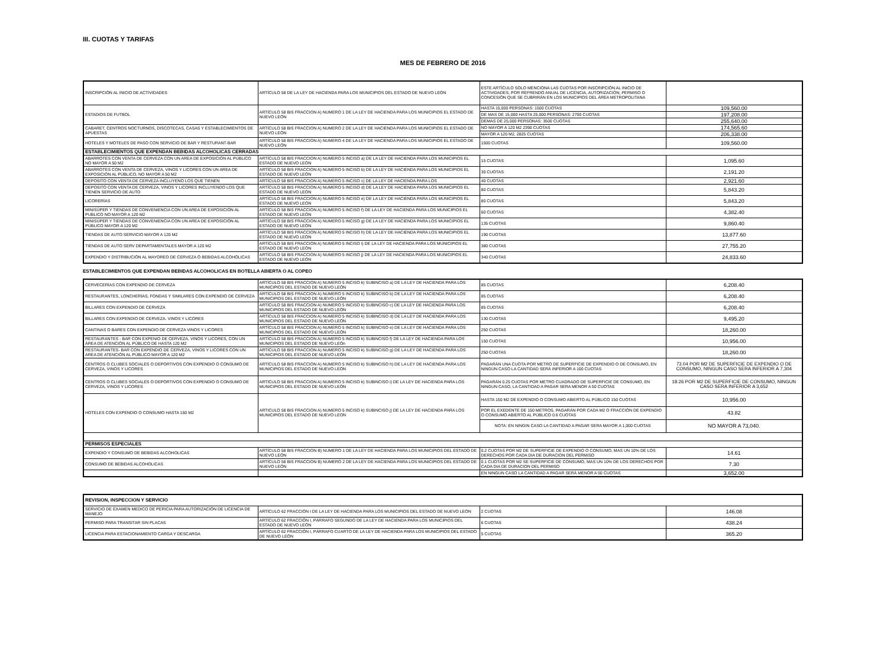III. CUOTAS Y TARIFAS
MES DE FEBRERO DE 2016
| INSCRIPCIÓN AL INICIO DE ACTIVIDADES | ARTÍCULO 58 DE LA LEY DE HACIENDA PARA LOS MUNICIPIOS DEL ESTADO DE NUEVO LEÓN | ESTE ARTÍCULO SOLO MENCIONA LAS CUOTAS POR INSCRIPCIÓN AL INICIO DE ACTIVIDADES, POR REFRENDO ANUAL DE LICENCIA, AUTORIZACIÓN, PERMISO O CONCESIÓN QUE SE CUBRIRÁN EN LOS MUNICIPIOS DEL ÁREA METROPOLITANA | |
| ESTADIOS DE FUTBOL | ARTÍCULO 58 BIS FRACCION A) NUMERO 1 DE LA LEY DE HACIENDA PARA LOS MUNICIPIOS EL ESTADO DE NUEVO LEÓN | HASTA 15,000 PERSONAS: 1500 CUOTAS | 109,560.00 |
| | | DE MAS DE 15,000 HASTA 25,000 PERSONAS: 2700 CUOTAS | 197,208.00 |
| | | DEMAS DE 25,000 PERSONAS: 3500 CUOTAS | 255,640.00 |
| CABARET, CENTROS NOCTURNOS, DISCOTECAS, CASAS Y ESTABLECIMIENTOS DE APUESTAS | ARTÍCULO 58 BIS FRACCION A) NUMERO 2 DE LA LEY DE HACIENDA PARA LOS MUNICIPIOS EL ESTADO DE NUEVO LEÓN | NO MAYOR A 120 M2 2390 CUOTAS | 174,565.60 |
| | | MAYOR A 120 M2, 2825 CUOTAS | 206,338.00 |
| HOTELES Y MOTELES DE PASO CON SERVICIO DE BAR Y RESTURANT-BAR | ARTÍCULO 58 BIS FRACCION A) NUMERO 4 DE LA LEY DE HACIENDA PARA LOS MUNICIPIOS EL ESTADO DE NUEVO LEÓN | 1500 CUOTAS | 109,560.00 |
| ESTABLECIMIENTOS QUE EXPENDAN BEBIDAS ALCOHOLICAS CERRADAS | | | |
| ABARROTES CON VENTA DE CERVEZA CON UN AREA DE EXPOSICIÓN AL PÚBLICO NO MAYOR A 50 M2 | ARTÍCULO 58 BIS FRACCION A) NUMERO 5 INCISO a) DE LA LEY DE HACIENDA PARA LOS MUNICIPIOS EL ESTADO DE NUEVO LEÓN | 15 CUOTAS | 1,095.60 |
| ABARROTES CON VENTA DE CERVEZA, VINOS Y LICORES CON UN AREA DE EXPOSICIÓN AL PÚBLICO, NO MAYOR A 50 M2 | ARTÍCULO 58 BIS FRACCION A) NUMERO 5 INCISO b) DE LA LEY DE HACIENDA PARA LOS MUNICIPIOS EL ESTADO DE NUEVO LEÓN | 30 CUOTAS | 2,191.20 |
| DEPOSITO CON VENTA DE CERVEZA INCLUYENO LOS QUE TIENEN | ARTÍCULO 58 BIS FRACCION A) NUMERO 5 INCISO c) DE LA LEY DE HACIENDA PARA LOS | 40 CUOTAS | 2,921.60 |
| DEPOSITO CON VENTA DE CERVEZA, VINOS Y LICORES INCLUYENDO LOS QUE TIENEN SERVICIO DE AUTO | ARTÍCULO 58 BIS FRACCION A) NUMERO 5 INCISO d) DE LA LEY DE HACIENDA PARA LOS MUNICIPIOS EL ESTADO DE NUEVO LEÓN | 80 CUOTAS | 5,843.20 |
| LICORERÍAS | ARTÍCULO 58 BIS FRACCION A) NUMERO 5 INCISO e) DE LA LEY DE HACIENDA PARA LOS MUNICIPIOS EL ESTADO DE NUEVO LEÓN | 80 CUOTAS | 5,843.20 |
| MINISÚPER Y TIENDAS DE CONVENIENCIA CON UN AREA DE EXPOSICIÓN AL PUBLICO NO MAYOR A 120 M2 | ARTÍCULO 58 BIS FRACCION A) NUMERO 5 INCISO f) DE LA LEY DE HACIENDA PARA LOS MUNICIPIOS EL ESTADO DE NUEVO LEÓN | 60 CUOTAS | 4,382.40 |
| MINISÚPER Y TIENDAS DE CONVENIENCIA CON UN AREA DE EXPOSICIÓN AL PÚBLICO MAYOR A 120 M2 | ARTÍCULO 58 BIS FRACCION A) NUMERO 5 INCISO g) DE LA LEY DE HACIENDA PARA LOS MUNICIPIOS EL ESTADO DE NUEVO LEÓN | 135 CUOTAS | 9,860.40 |
| TIENDAS DE AUTO SERVICIO MAYOR A 120 M2 | ARTÍCULO 58 BIS FRACCION A) NUMERO 5 INCISO h) DE LA LEY DE HACIENDA PARA LOS MUNICIPIOS EL ESTADO DE NUEVO LEÓN | 190 CUOTAS | 13,877.60 |
| TIENDAS DE AUTO SERV DEPARTAMENTALES MAYOR A 120 M2 | ARTÍCULO 58 BIS FRACCION A) NUMERO 5 INCISO i) DE LA LEY DE HACIENDA PARA LOS MUNICIPIOS EL ESTADO DE NUEVO LEÓN | 380 CUOTAS | 27,755.20 |
| EXPENDIO Y DISTRIBUCIÓN AL MAYOREO DE CERVEZA Ó BEBIDAS ALCOHÓLICAS | ARTÍCULO 58 BIS FRACCION A) NUMERO 5 INCISO j) DE LA LEY DE HACIENDA PARA LOS MUNICIPIOS EL ESTADO DE NUEVO LEÓN | 340 CUOTAS | 24,833.60 |
ESTABLECIMIENTOS QUE EXPENDAN BEBIDAS ALCOHOLICAS EN BOTELLA ABIERTA O AL COPEO
| CERVECERÍAS CON EXPENDIO DE CERVEZA | ARTÍCULO 58 BIS FRACCION A) NUMERO 5 INCISO k) SUBINCISO a) DE LA LEY DE HACIENDA PARA LOS MUNICIPIOS DEL ESTADO DE NUEVO LEÓN | 85 CUOTAS | 6,208.40 |
| RESTAURANTES, LONCHERÍAS, FONDAS Y SIMILARES CON EXPENDIO DE CERVEZA | ARTÍCULO 58 BIS FRACCION A) NUMERO 5 INCISO k) SUBINCISO b) DE LA LEY DE HACIENDA PARA LOS MUNICIPIOS DEL ESTADO DE NUEVO LEÓN | 85 CUOTAS | 6,208.40 |
| BILLARES CON EXPENDIO DE CERVEZA | ARTÍCULO 58 BIS FRACCION A) NUMERO 5 INCISO k) SUBINCISO c) DE LA LEY DE HACIENDA PARA LOS MUNICIPIOS DEL ESTADO DE NUEVO LEÓN | 85 CUOTAS | 6,208.40 |
| BILLARES CON EXPENDIO DE CERVEZA. VINOS Y LICORES | ARTÍCULO 58 BIS FRACCION A) NUMERO 5 INCISO k) SUBINCISO d) DE LA LEY DE HACIENDA PARA LOS MUNICIPIOS DEL ESTADO DE NUEVO LEÓN | 130 CUOTAS | 9,495.20 |
| CANTINAS O BARES CON EXPENDIO DE CERVEZA VINOS Y LICORES | ARTÍCULO 58 BIS FRACCION A) NUMERO 5 INCISO k) SUBINCISO e) DE LA LEY DE HACIENDA PARA LOS MUNICIPIOS DEL ESTADO DE NUEVO LEÓN | 250 CUOTAS | 18,260.00 |
| RESTAURANTES - BAR CON EXPENIO DE CERVEZA, VINOS Y LICORES, CON UN ÁREA DE ATENCIÓN AL PÚBLICO DE HASTA 120 M2 | ARTÍCULO 58 BIS FRACCION A) NUMERO 5 INCISO k) SUBINCISO f) DE LA LEY DE HACIENDA PARA LOS MUNICIPIOS DEL ESTADO DE NUEVO LEÓn | 150 CUOTAS | 10,956.00 |
| RESTAURANTES- BAR CON EXPENDIO DE CERVEZA, VINOS Y LICORES CON UN AREA DE ATENCIÓN AL PÚBLICO MAYOR A 120 M2 | ARTÍCULO 58 BIS FRACCION A) NUMERO 5 INCISO k) SUBINCISO g) DE LA LEY DE HACIENDA PARA LOS MUNICIPIOS DEL ESTADO DE NUEVO LEÓN | 250 CUOTAS | 18,260.00 |
| CENTROS O CLUBES SOCIALES O DEPORTIVOS CON EXPENDIO O CONSUMO DE CERVEZA, VINOS Y LICORES | ARTÍCULO 58 BIS FRACCION A) NUMERO 5 INCISO k) SUBINCISO h) DE LA LEY DE HACIENDA PARA LOS MUNICIPIOS DEL ESTADO DE NUEVO LEÓN | PAGARÁN UNA CUOTA POR METRO DE SUPERFICIE DE EXPENDIO O DE CONSUMO, EN NINGÚN CASO LA CANTIDAD SERÁ INFERIOR A 100 CUOTAS | 73.04 POR M2 DE SUPERFICIE DE EXPENDIO O DE CONSUMO, NINGUN CASO SERA INFERIOR A 7,304 |
| CENTROS O CLUBES SOCIALES O DEPORTIVOS CON EXPENDIO O CONSUMO DE CERVEZA, VINOS Y LICORES | ARTÍCULO 58 BIS FRACCION A) NUMERO 5 INCISO k) SUBINCISO i) DE LA LEY DE HACIENDA PARA LOS MUNICIPIOS DEL ESTADO DE NUEVO LEÓN | PAGARÁN 0.25 CUOTAS POR METRO CUADRADO DE SUPERFICIE DE CONSUMO, EN NINGUN CASO, LA CANTIDAD A PAGAR SERA MENOR A 50 CUOTAS | 18.26 POR M2 DE SUPERFICIE DE CONSUMO, NINGUN CASO SERA INFERIOR A 3,652 |
| HOTELES CON EXPENDIO O CONSUMO HASTA 150 M2 | ARTICULO 58 BIS FRACCION A) NUMERO 5 INCISO k) SUBINCISO j) DE LA LEY DE HACIENDA PARA LOS MUNICIPIOS DEL ESTADO DE NUEVO LEON | HASTA 150 M2 DE EXPENDIO O CONSUMO ABIERTO AL PÚBLICO 150 CUOTAS | 10,956.00 |
| | | POR EL EXEDENTE DE 150 METROS, PAGARÁN POR CADA M2 O FRACCIÓN DE EXPENDIO O CONSUMO ABIERTO AL PÚBLICO 0.6 CUOTAS | 43.82 |
| | | NOTA: EN NINGIN CASO LA CANTIDAD A PAGAR SERA MAYOR A 1,000 CUOTAS | NO MAYOR A 73,040. |
| PERMISOS ESPECIALES | | | |
| EXPENDIO Y CONSUMO DE BEBIDAS ALCOHOLICAS | ARTÍCULO 58 BIS FRACCION B) NUMERO 1 DE LA LEY DE HACIENDA PARA LOS MUNICIPIOS DEL ESTADO DE NUEVO LEÓN | 0.2 CUOTAS POR M2 DE SUPERFICIE DE EXPENDIO O CONSUMO, MAS UN 10% DE LOS DERECHOS POR CADA DIA DE DURACION DEL PERMISO | 14.61 |
| CONSUMO DE BEBIDAS ALCOHOLICAS | ARTÍCULO 58 BIS FRACCION B) NUMERO 2 DE LA LEY DE HACIENDA PARA LOS MUNICIPIOS DEL ESTADO DE NUEVO LEÓN | 0.1 CUOTAS POR M2 SE SUPERFICIE DE CONSUMO, MAS UN 10% DE LOS DERECHOS POR CADA DIA DE DURACION DEL PERMISO | 7.30 |
| | | EN NINGUN CASO LA CANTIDAD A PAGAR SERÁ MENOR A 50 CUOTAS | 3,652.00 |
| REVISION, INSPECCION Y SERVICIO | | | |
| --- | --- | --- | --- |
| SERVICIO DE EXAMEN MEDICO DE PERICIA PARA AUTORIZACIÓN DE LICENCIA DE MANEJO | ARTÍCULO 62 FRACCIÓN I DE LA LEY DE HACIENDA PARA LOS MUNICIPIOS DEL ESTADO DE NUEVO LEÓN | 2 CUOTAS | 146.08 |
| PERMISO PARA TRANSITAR SIN PLACAS | ARTÍCULO 62 FRACCIÓN I, PÁRRAFO SEGUNDO DE LA LEY DE HACIENDA PARA LOS MUNICIPIOS DEL ESTADO DE NUEVO LEÓN | 6 CUOTAS | 438.24 |
| LICENCIA PARA ESTACIONAMIENTO CARGA Y DESCARGA | ARTÍCULO 62 FRACCIÓN I, PÁRRAFO CUARTO DE LA LEY DE HACIENDA PARA LOS MUNICIPIOS DEL ESTADO DE NUEVO LEÓN | 5 CUOTAS | 365.20 |